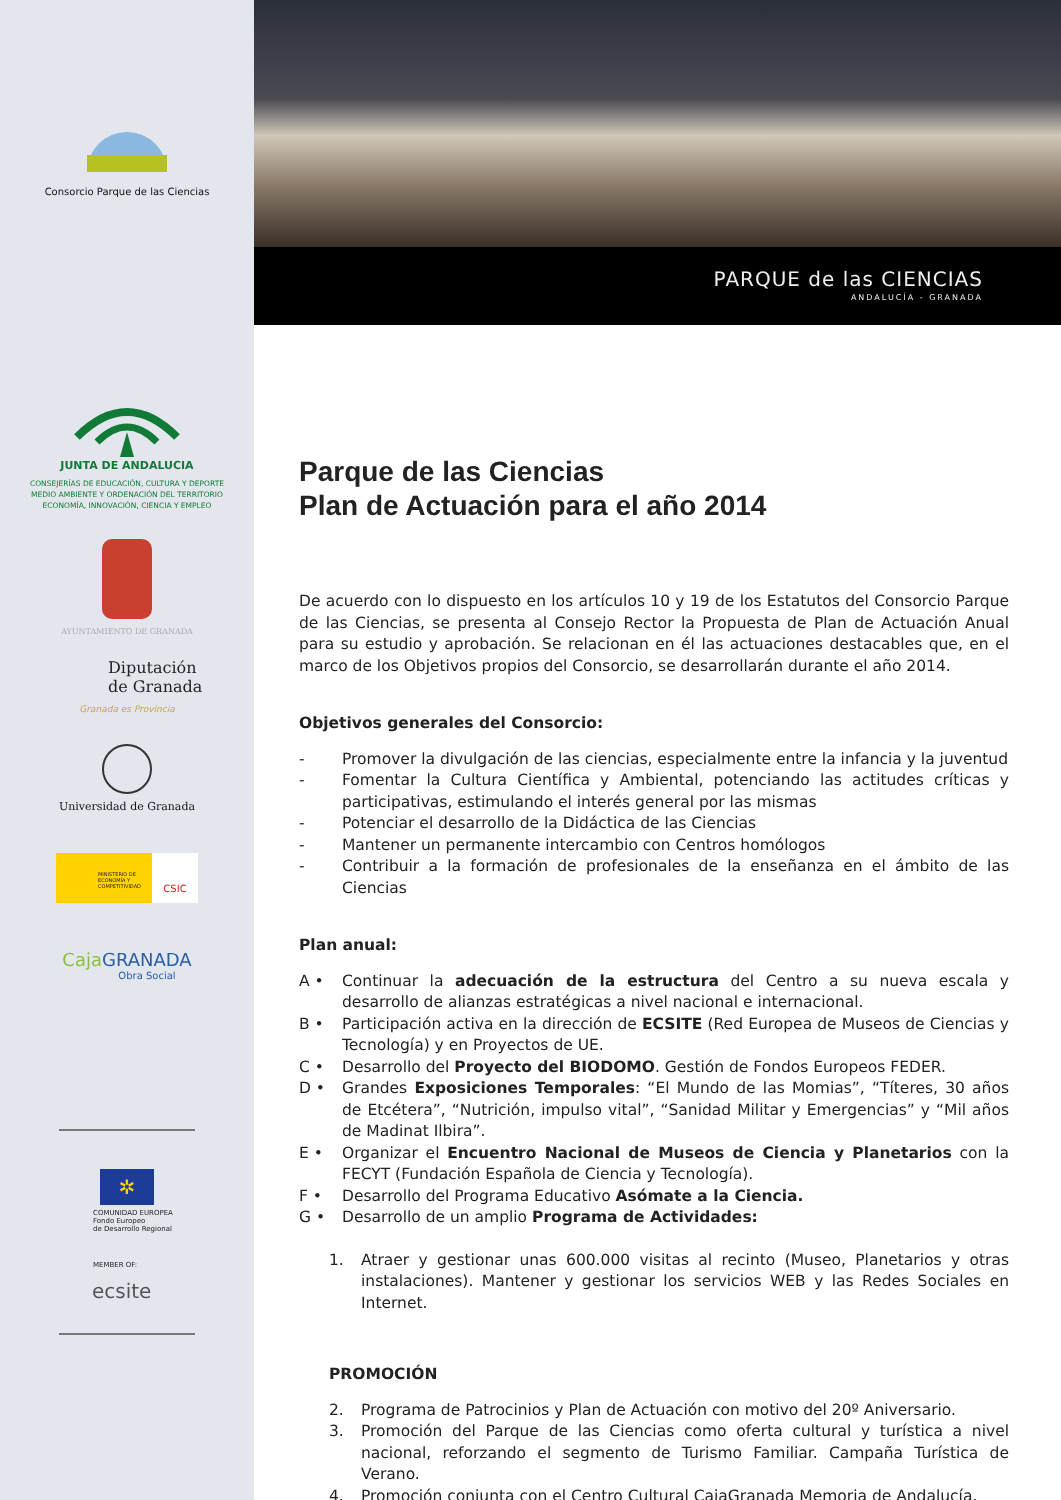Consorcio Parque de las Ciencias
JUNTA DE ANDALUCIA
CONSEJERÍAS DE EDUCACIÓN, CULTURA Y DEPORTE
MEDIO AMBIENTE Y ORDENACIÓN DEL TERRITORIO
ECONOMÍA, INNOVACIÓN, CIENCIA Y EMPLEO
AYUNTAMIENTO DE GRANADA
Diputación
de Granada
Granada es Provincia
Universidad de Granada
MINISTERIO DE ECONOMÍA Y COMPETITIVIDAD
CSIC
Caja GRANADA
Obra Social
✲
COMUNIDAD EUROPEA
Fondo Europeo
de Desarrollo Regional
MEMBER OF:
ecsite
PARQUE de las CIENCIAS
ANDALUCÍA - GRANADA
Parque de las Ciencias
Plan de Actuación para el año 2014
De acuerdo con lo dispuesto en los artículos 10 y 19 de los Estatutos del Consorcio Parque de las Ciencias, se presenta al Consejo Rector la Propuesta de Plan de Actuación Anual para su estudio y aprobación. Se relacionan en él las actuaciones destacables que, en el marco de los Objetivos propios del Consorcio, se desarrollarán durante el año 2014.
Objetivos generales del Consorcio:
- Promover la divulgación de las ciencias, especialmente entre la infancia y la juventud
- Fomentar la Cultura Científica y Ambiental, potenciando las actitudes críticas y participativas, estimulando el interés general por las mismas
- Potenciar el desarrollo de la Didáctica de las Ciencias
- Mantener un permanente intercambio con Centros homólogos
- Contribuir a la formación de profesionales de la enseñanza en el ámbito de las Ciencias
Plan anual:
A • Continuar la adecuación de la estructura del Centro a su nueva escala y desarrollo de alianzas estratégicas a nivel nacional e internacional.
B • Participación activa en la dirección de ECSITE (Red Europea de Museos de Ciencias y Tecnología) y en Proyectos de UE.
C • Desarrollo del Proyecto del BIODOMO. Gestión de Fondos Europeos FEDER.
D • Grandes Exposiciones Temporales: “El Mundo de las Momias”, “Títeres, 30 años de Etcétera”, “Nutrición, impulso vital”, “Sanidad Militar y Emergencias” y “Mil años de Madinat Ilbira”.
E • Organizar el Encuentro Nacional de Museos de Ciencia y Planetarios con la FECYT (Fundación Española de Ciencia y Tecnología).
F • Desarrollo del Programa Educativo Asómate a la Ciencia.
G • Desarrollo de un amplio Programa de Actividades:
1. Atraer y gestionar unas 600.000 visitas al recinto (Museo, Planetarios y otras instalaciones). Mantener y gestionar los servicios WEB y las Redes Sociales en Internet.
PROMOCIÓN
2. Programa de Patrocinios y Plan de Actuación con motivo del 20º Aniversario.
3. Promoción del Parque de las Ciencias como oferta cultural y turística a nivel nacional, reforzando el segmento de Turismo Familiar. Campaña Turística de Verano.
4. Promoción conjunta con el Centro Cultural CajaGranada Memoria de Andalucía.